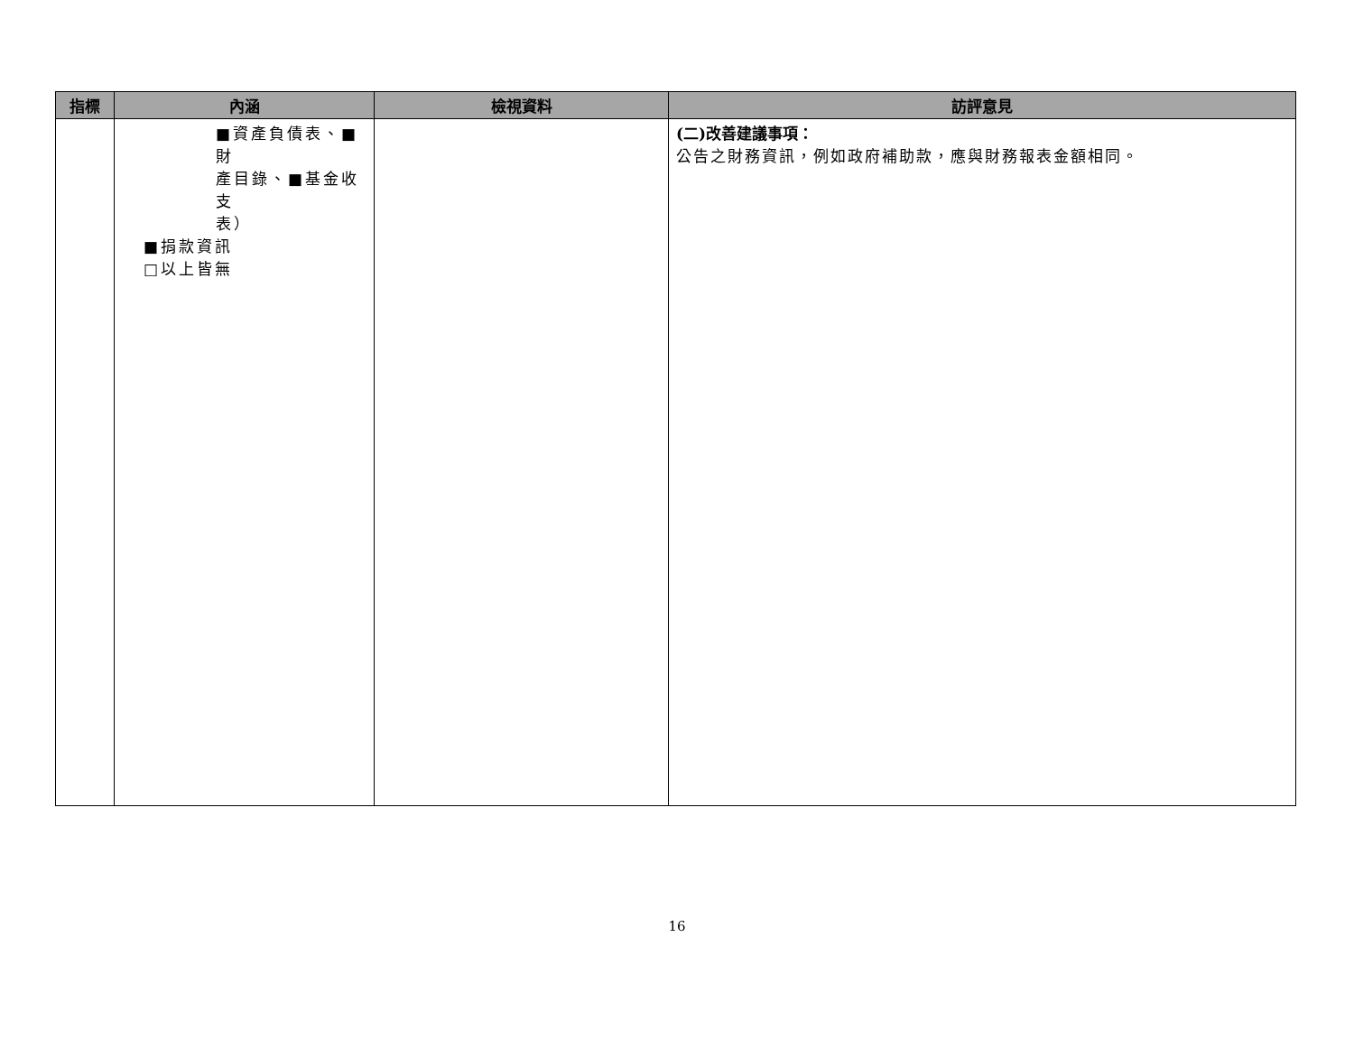| 指標 | 內涵 | 檢視資料 | 訪評意見 |
| --- | --- | --- | --- |
| | ■資產負債表、■財 產目錄、■基金收支 表） ■捐款資訊 □以上皆無 | | (二)改善建議事項： 公告之財務資訊，例如政府補助款，應與財務報表金額相同。 |
16